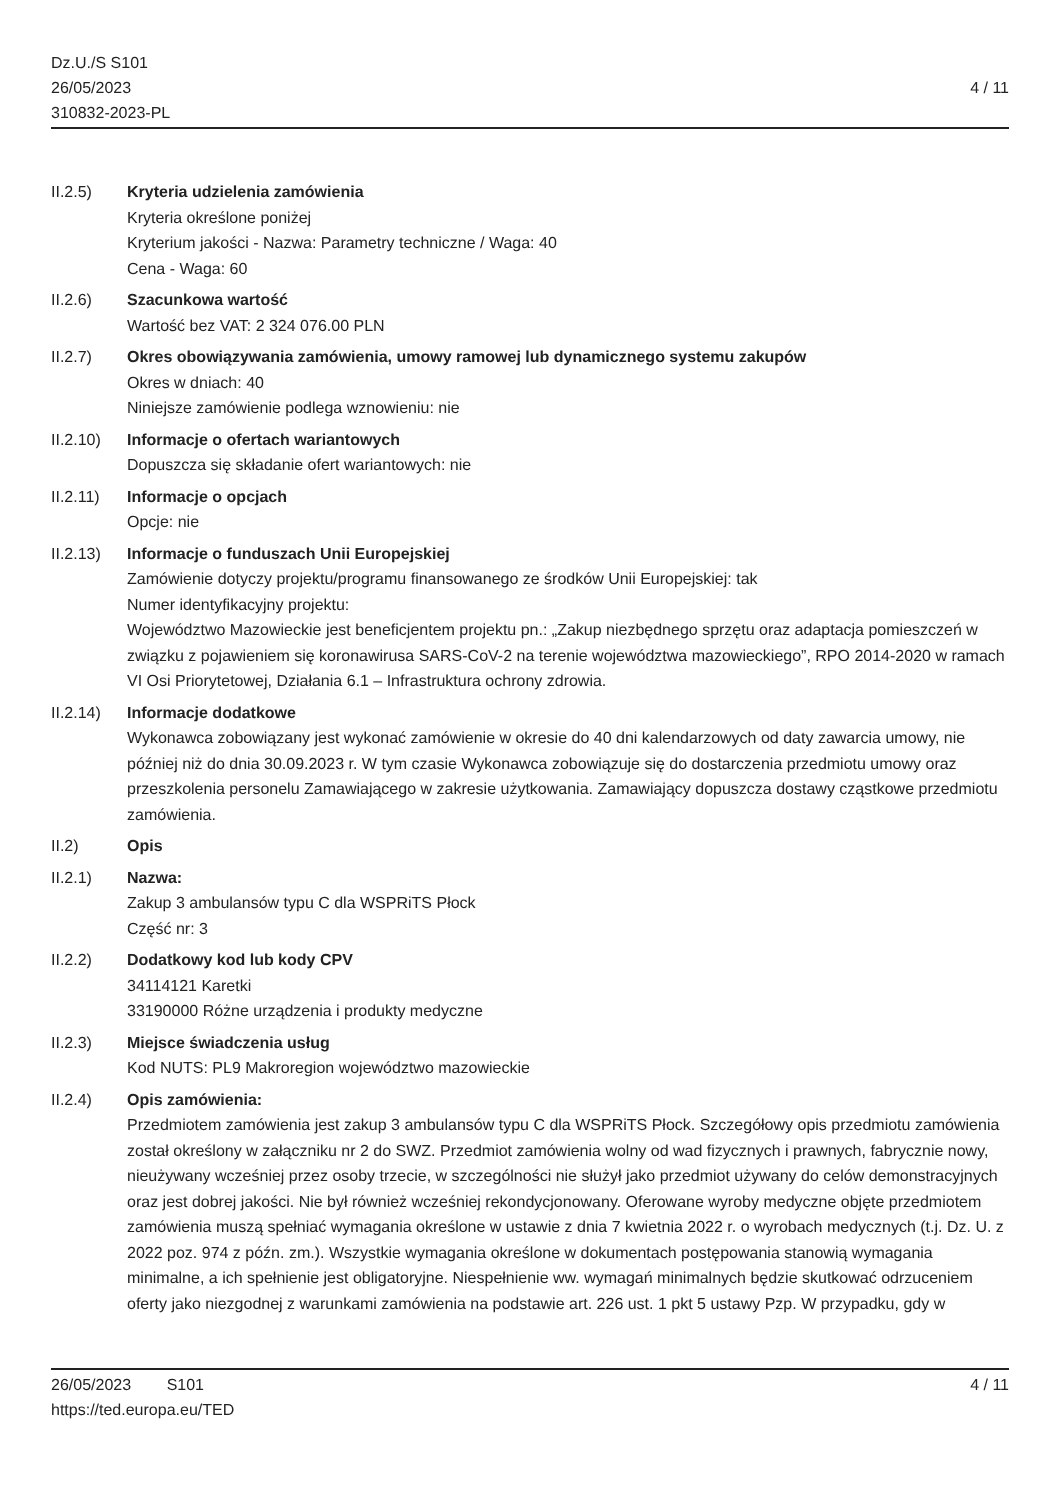Dz.U./S S101
26/05/2023
310832-2023-PL
4 / 11
II.2.5) Kryteria udzielenia zamówienia
Kryteria określone poniżej
Kryterium jakości - Nazwa: Parametry techniczne / Waga: 40
Cena - Waga: 60
II.2.6) Szacunkowa wartość
Wartość bez VAT: 2 324 076.00 PLN
II.2.7) Okres obowiązywania zamówienia, umowy ramowej lub dynamicznego systemu zakupów
Okres w dniach: 40
Niniejsze zamówienie podlega wznowieniu: nie
II.2.10)
Informacje o ofertach wariantowych
Dopuszcza się składanie ofert wariantowych: nie
II.2.11)
Informacje o opcjach
Opcje: nie
II.2.13)
Informacje o funduszach Unii Europejskiej
Zamówienie dotyczy projektu/programu finansowanego ze środków Unii Europejskiej: tak
Numer identyfikacyjny projektu:
Województwo Mazowieckie jest beneficjentem projektu pn.: „Zakup niezbędnego sprzętu oraz adaptacja pomieszczeń w związku z pojawieniem się koronawirusa SARS-CoV-2 na terenie województwa mazowieckiego”, RPO 2014-2020 w ramach VI Osi Priorytetowej, Działania 6.1 – Infrastruktura ochrony zdrowia.
II.2.14)
Informacje dodatkowe
Wykonawca zobowiązany jest wykonać zamówienie w okresie do 40 dni kalendarzowych od daty zawarcia umowy, nie później niż do dnia 30.09.2023 r. W tym czasie Wykonawca zobowiązuje się do dostarczenia przedmiotu umowy oraz przeszkolenia personelu Zamawiającego w zakresie użytkowania. Zamawiający dopuszcza dostawy cząstkowe przedmiotu zamówienia.
II.2) Opis
II.2.1) Nazwa:
Zakup 3 ambulansów typu C dla WSPRiTS Płock
Część nr: 3
II.2.2) Dodatkowy kod lub kody CPV
34114121 Karetki
33190000 Różne urządzenia i produkty medyczne
II.2.3) Miejsce świadczenia usług
Kod NUTS: PL9 Makroregion województwo mazowieckie
II.2.4) Opis zamówienia:
Przedmiotem zamówienia jest zakup 3 ambulansów typu C dla WSPRiTS Płock. Szczegółowy opis przedmiotu zamówienia został określony w załączniku nr 2 do SWZ. Przedmiot zamówienia wolny od wad fizycznych i prawnych, fabrycznie nowy, nieużywany wcześniej przez osoby trzecie, w szczególności nie służył jako przedmiot używany do celów demonstracyjnych oraz jest dobrej jakości. Nie był również wcześniej rekondycjonowany. Oferowane wyroby medyczne objęte przedmiotem zamówienia muszą spełniać wymagania określone w ustawie z dnia 7 kwietnia 2022 r. o wyrobach medycznych (t.j. Dz. U. z 2022 poz. 974 z późn. zm.). Wszystkie wymagania określone w dokumentach postępowania stanowią wymagania minimalne, a ich spełnienie jest obligatoryjne. Niespełnienie ww. wymagań minimalnych będzie skutkować odrzuceniem oferty jako niezgodnej z warunkami zamówienia na podstawie art. 226 ust. 1 pkt 5 ustawy Pzp. W przypadku, gdy w
26/05/2023 S101
https://ted.europa.eu/TED
4 / 11